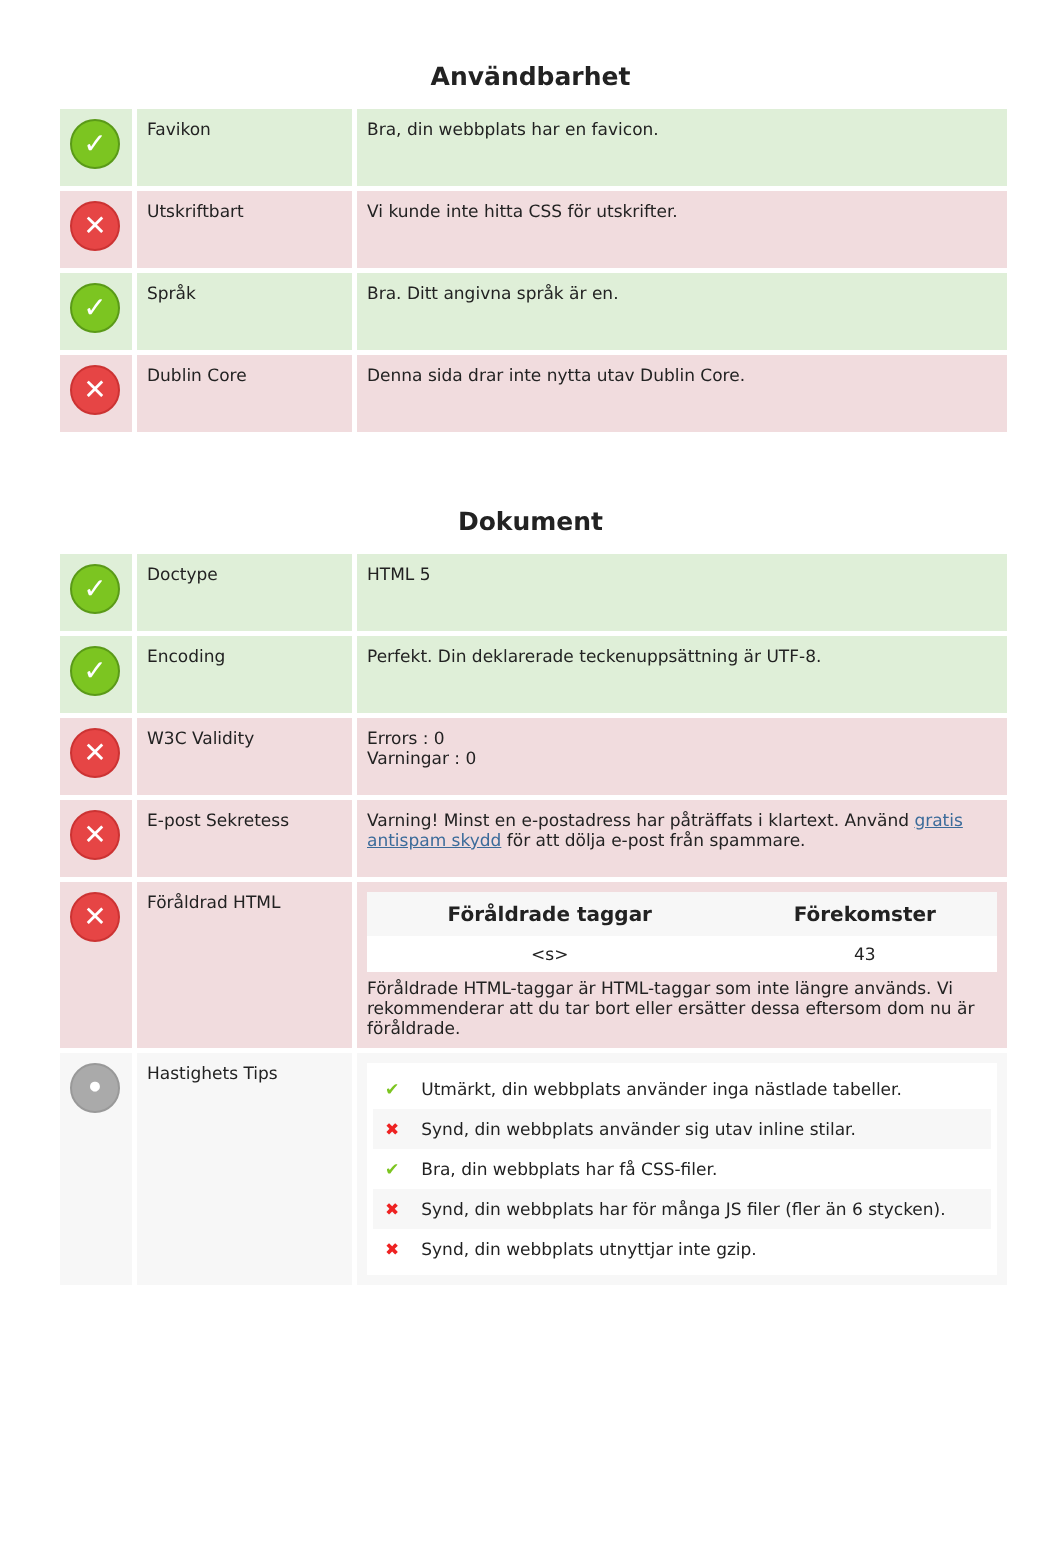Användbarhet
| ✓ | Favikon | Bra, din webbplats har en favicon. |
| ✕ | Utskriftbart | Vi kunde inte hitta CSS för utskrifter. |
| ✓ | Språk | Bra. Ditt angivna språk är en. |
| ✕ | Dublin Core | Denna sida drar inte nytta utav Dublin Core. |
Dokument
| ✓ | Doctype | HTML 5 |
| ✓ | Encoding | Perfekt. Din deklarerade teckenuppsättning är UTF-8. |
| ✕ | W3C Validity | Errors : 0 Varningar : 0 |
| ✕ | E-post Sekretess | Varning! Minst en e-postadress har påträffats i klartext. Använd gratis antispam skydd för att dölja e-post från spammare. |
| ✕ | Föråldrad HTML | / Föråldrade taggar / Förekomster / / --- / --- / / <s> / 43 / Föråldrade HTML-taggar är HTML-taggar som inte längre används. Vi rekommenderar att du tar bort eller ersätter dessa eftersom dom nu är föråldrade. |
| • | Hastighets Tips | ✔ Utmärkt, din webbplats använder inga nästlade tabeller. ✖ Synd, din webbplats använder sig utav inline stilar. ✔ Bra, din webbplats har få CSS-filer. ✖ Synd, din webbplats har för många JS filer (fler än 6 stycken). ✖ Synd, din webbplats utnyttjar inte gzip. |